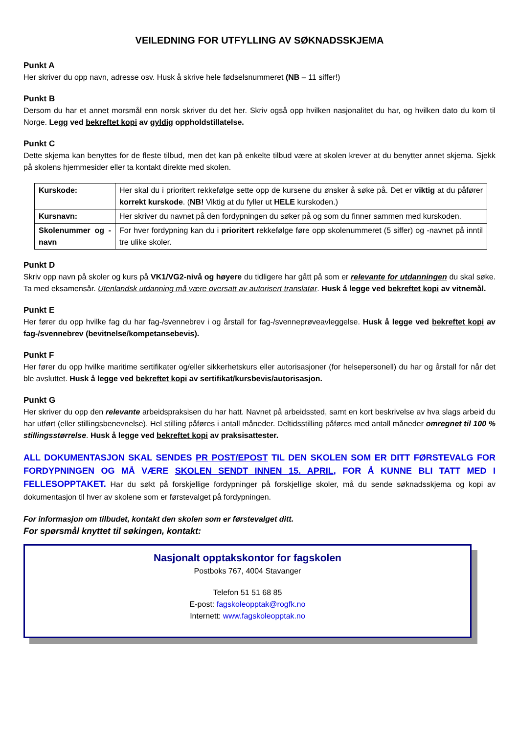VEILEDNING FOR UTFYLLING AV SØKNADSSKJEMA
Punkt A
Her skriver du opp navn, adresse osv. Husk å skrive hele fødselsnummeret (NB – 11 siffer!)
Punkt B
Dersom du har et annet morsmål enn norsk skriver du det her. Skriv også opp hvilken nasjonalitet du har, og hvilken dato du kom til Norge. Legg ved bekreftet kopi av gyldig oppholdstillatelse.
Punkt C
Dette skjema kan benyttes for de fleste tilbud, men det kan på enkelte tilbud være at skolen krever at du benytter annet skjema. Sjekk på skolens hjemmesider eller ta kontakt direkte med skolen.
| Kurskode: | Her skal du i prioritert rekkefølge sette opp de kursene du ønsker å søke på. Det er viktig at du påfører korrekt kurskode . ( NB! Viktig at du fyller ut HELE kurskoden.) |
| Kursnavn: | Her skriver du navnet på den fordypningen du søker på og som du finner sammen med kurskoden. |
| Skolenummer og -navn | For hver fordypning kan du i prioritert rekkefølge føre opp skolenummeret (5 siffer) og -navnet på inntil tre ulike skoler. |
Punkt D
Skriv opp navn på skoler og kurs på VK1/VG2-nivå og høyere du tidligere har gått på som er relevante for utdanningen du skal søke. Ta med eksamensår. Utenlandsk utdanning må være oversatt av autorisert translatør. Husk å legge ved bekreftet kopi av vitnemål.
Punkt E
Her fører du opp hvilke fag du har fag-/svennebrev i og årstall for fag-/svenneprøveavleggelse. Husk å legge ved bekreftet kopi av fag-/svennebrev (bevitnelse/kompetansebevis).
Punkt F
Her fører du opp hvilke maritime sertifikater og/eller sikkerhetskurs eller autorisasjoner (for helsepersonell) du har og årstall for når det ble avsluttet. Husk å legge ved bekreftet kopi av sertifikat/kursbevis/autorisasjon.
Punkt G
Her skriver du opp den relevante arbeidspraksisen du har hatt. Navnet på arbeidssted, samt en kort beskrivelse av hva slags arbeid du har utført (eller stillingsbenevnelse). Hel stilling påføres i antall måneder. Deltidsstilling påføres med antall måneder omregnet til 100 % stillingsstørrelse. Husk å legge ved bekreftet kopi av praksisattester.
ALL DOKUMENTASJON SKAL SENDES PR POST/EPOST TIL DEN SKOLEN SOM ER DITT FØRSTEVALG FOR FORDYPNINGEN OG MÅ VÆRE SKOLEN SENDT INNEN 15. APRIL, FOR Å KUNNE BLI TATT MED I FELLESOPPTAKET. Har du søkt på forskjellige fordypninger på forskjellige skoler, må du sende søknadsskjema og kopi av dokumentasjon til hver av skolene som er førstevalget på fordypningen.
For informasjon om tilbudet, kontakt den skolen som er førstevalget ditt.
For spørsmål knyttet til søkingen, kontakt:
Nasjonalt opptakskontor for fagskolen
Postboks 767, 4004 Stavanger
Telefon 51 51 68 85
E-post: fagskoleopptak@rogfk.no
Internett: www.fagskoleopptak.no